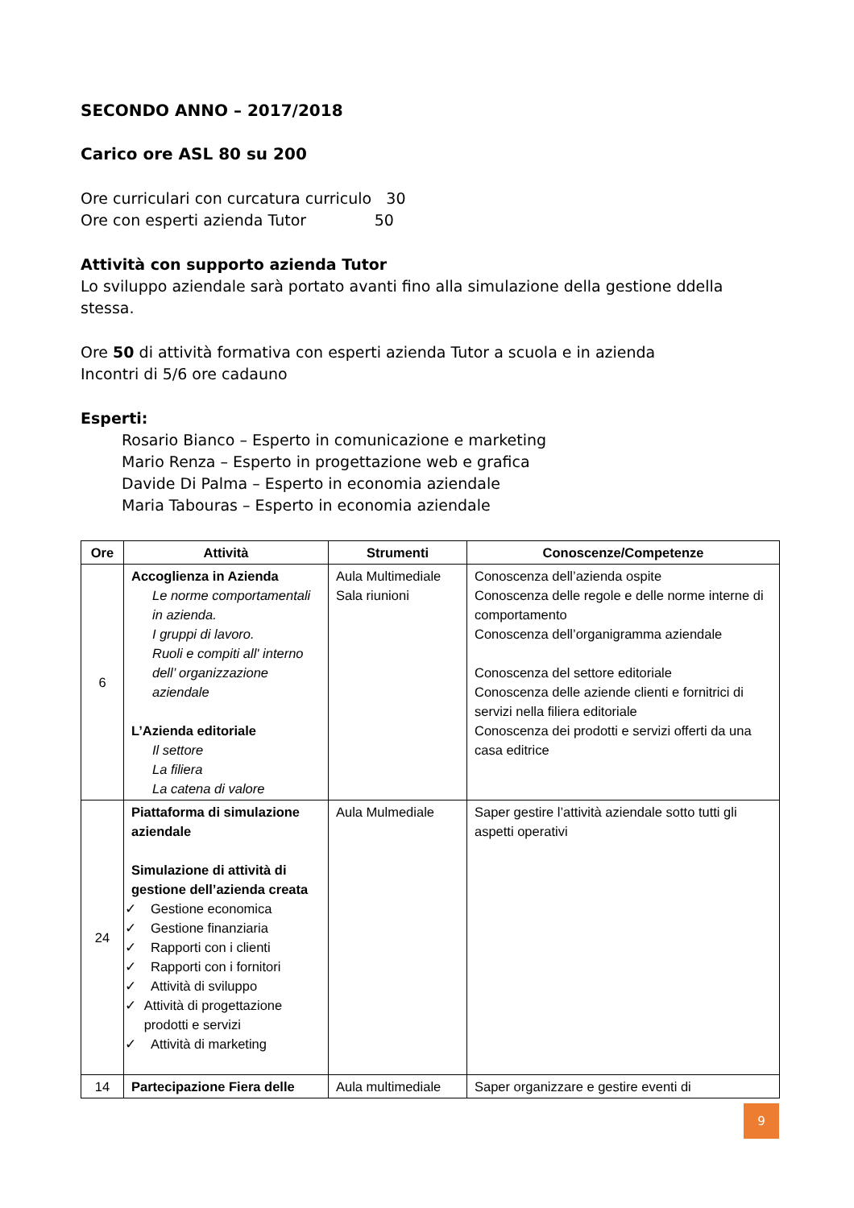SECONDO ANNO – 2017/2018
Carico ore ASL 80 su 200
Ore curriculari con curcatura curriculo 30
Ore con esperti azienda Tutor 50
Attività con supporto azienda Tutor
Lo sviluppo aziendale sarà portato avanti fino alla simulazione della gestione ddella stessa.
Ore 50 di attività formativa con esperti azienda Tutor a scuola e in azienda
Incontri di 5/6 ore cadauno
Esperti:
Rosario Bianco – Esperto in comunicazione e marketing
Mario Renza – Esperto in progettazione web e grafica
Davide Di Palma – Esperto in economia aziendale
Maria Tabouras – Esperto in economia aziendale
| Ore | Attività | Strumenti | Conoscenze/Competenze |
| --- | --- | --- | --- |
| 6 | Accoglienza in Azienda Le norme comportamentali in azienda. I gruppi di lavoro. Ruoli e compiti all' interno dell’ organizzazione aziendale L’Azienda editoriale Il settore La filiera La catena di valore | Aula Multimediale Sala riunioni | Conoscenza dell’azienda ospite Conoscenza delle regole e delle norme interne di comportamento Conoscenza dell’organigramma aziendale Conoscenza del settore editoriale Conoscenza delle aziende clienti e fornitrici di servizi nella filiera editoriale Conoscenza dei prodotti e servizi offerti da una casa editrice |
| 24 | Piattaforma di simulazione aziendale Simulazione di attività di gestione dell’azienda creata ✓ Gestione economica ✓ Gestione finanziaria ✓ Rapporti con i clienti ✓ Rapporti con i fornitori ✓ Attività di sviluppo ✓ Attività di progettazione prodotti e servizi ✓ Attività di marketing | Aula Mulmediale | Saper gestire l’attività aziendale sotto tutti gli aspetti operativi |
| 14 | Partecipazione Fiera delle | Aula multimediale | Saper organizzare e gestire eventi di |
9